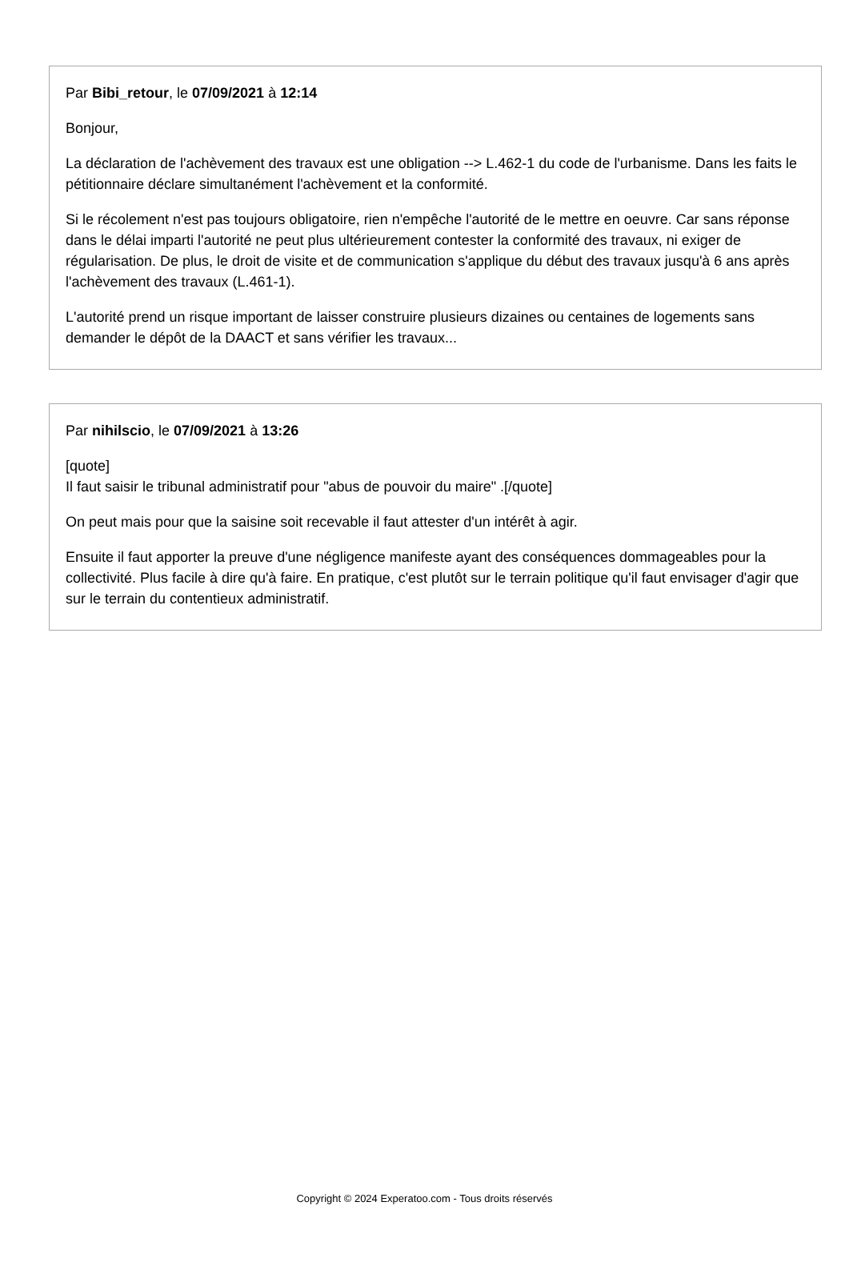Par Bibi_retour, le 07/09/2021 à 12:14
Bonjour,
La déclaration de l'achèvement des travaux est une obligation --> L.462-1 du code de l'urbanisme. Dans les faits le pétitionnaire déclare simultanément l'achèvement et la conformité.
Si le récolement n'est pas toujours obligatoire, rien n'empêche l'autorité de le mettre en oeuvre. Car sans réponse dans le délai imparti l'autorité ne peut plus ultérieurement contester la conformité des travaux, ni exiger de régularisation. De plus, le droit de visite et de communication s'applique du début des travaux jusqu'à 6 ans après l'achèvement des travaux (L.461-1).
L'autorité prend un risque important de laisser construire plusieurs dizaines ou centaines de logements sans demander le dépôt de la DAACT et sans vérifier les travaux...
Par nihilscio, le 07/09/2021 à 13:26
[quote]
Il faut saisir le tribunal administratif pour "abus de pouvoir du maire" .[/quote]
On peut mais pour que la saisine soit recevable il faut attester d'un intérêt à agir.
Ensuite il faut apporter la preuve d'une négligence manifeste ayant des conséquences dommageables pour la collectivité. Plus facile à dire qu'à faire. En pratique, c'est plutôt sur le terrain politique qu'il faut envisager d'agir que sur le terrain du contentieux administratif.
Copyright © 2024 Experatoo.com - Tous droits réservés